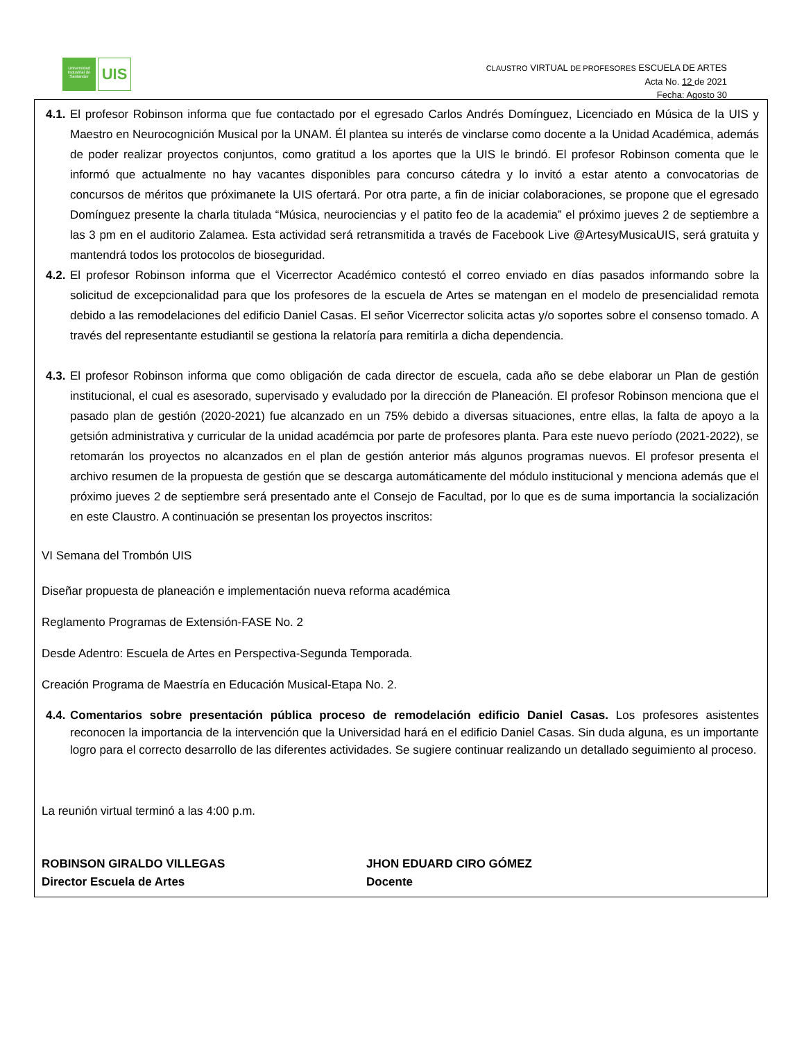Universidad Industrial de Santander
UIS
CLAUSTRO VIRTUAL DE PROFESORES ESCUELA DE ARTES
Acta No. 12 de 2021
Fecha: Agosto 30
4.1. El profesor Robinson informa que fue contactado por el egresado Carlos Andrés Domínguez, Licenciado en Música de la UIS y Maestro en Neurocognición Musical por la UNAM. Él plantea su interés de vinclarse como docente a la Unidad Académica, además de poder realizar proyectos conjuntos, como gratitud a los aportes que la UIS le brindó. El profesor Robinson comenta que le informó que actualmente no hay vacantes disponibles para concurso cátedra y lo invitó a estar atento a convocatorias de concursos de méritos que próximanete la UIS ofertará. Por otra parte, a fin de iniciar colaboraciones, se propone que el egresado Domínguez presente la charla titulada “Música, neurociencias y el patito feo de la academia” el próximo jueves 2 de septiembre a las 3 pm en el auditorio Zalamea. Esta actividad será retransmitida a través de Facebook Live @ArtesyMusicaUIS, será gratuita y mantendrá todos los protocolos de bioseguridad.
4.2. El profesor Robinson informa que el Vicerrector Académico contestó el correo enviado en días pasados informando sobre la solicitud de excepcionalidad para que los profesores de la escuela de Artes se matengan en el modelo de presencialidad remota debido a las remodelaciones del edificio Daniel Casas. El señor Vicerrector solicita actas y/o soportes sobre el consenso tomado. A través del representante estudiantil se gestiona la relatoría para remitirla a dicha dependencia.
4.3. El profesor Robinson informa que como obligación de cada director de escuela, cada año se debe elaborar un Plan de gestión institucional, el cual es asesorado, supervisado y evaludado por la dirección de Planeación. El profesor Robinson menciona que el pasado plan de gestión (2020-2021) fue alcanzado en un 75% debido a diversas situaciones, entre ellas, la falta de apoyo a la getsión administrativa y curricular de la unidad académcia por parte de profesores planta. Para este nuevo período (2021-2022), se retomarán los proyectos no alcanzados en el plan de gestión anterior más algunos programas nuevos. El profesor presenta el archivo resumen de la propuesta de gestión que se descarga automáticamente del módulo institucional y menciona además que el próximo jueves 2 de septiembre será presentado ante el Consejo de Facultad, por lo que es de suma importancia la socialización en este Claustro. A continuación se presentan los proyectos inscritos:
VI Semana del Trombón UIS
Diseñar propuesta de planeación e implementación nueva reforma académica
Reglamento Programas de Extensión-FASE No. 2
Desde Adentro: Escuela de Artes en Perspectiva-Segunda Temporada.
Creación Programa de Maestría en Educación Musical-Etapa No. 2.
4.4. Comentarios sobre presentación pública proceso de remodelación edificio Daniel Casas. Los profesores asistentes reconocen la importancia de la intervención que la Universidad hará en el edificio Daniel Casas. Sin duda alguna, es un importante logro para el correcto desarrollo de las diferentes actividades. Se sugiere continuar realizando un detallado seguimiento al proceso.
La reunión virtual terminó a las 4:00 p.m.
ROBINSON GIRALDO VILLEGAS
Director Escuela de Artes
JHON EDUARD CIRO GÓMEZ
Docente